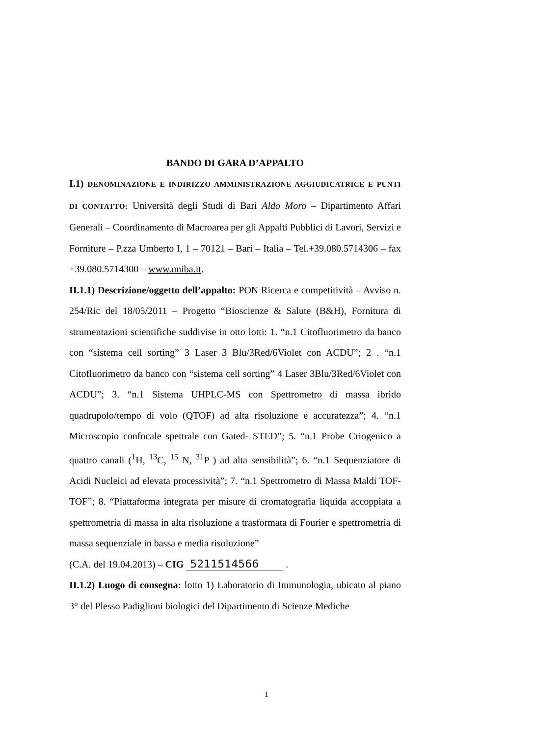BANDO DI GARA D’APPALTO
I.1) DENOMINAZIONE E INDIRIZZO AMMINISTRAZIONE AGGIUDICATRICE E PUNTI DI CONTATTO: Università degli Studi di Bari Aldo Moro – Dipartimento Affari Generali – Coordinamento di Macroarea per gli Appalti Pubblici di Lavori, Servizi e Forniture – P.zza Umberto I, 1 – 70121 – Bari – Italia – Tel.+39.080.5714306 – fax +39.080.5714300 – www.uniba.it.
II.1.1) Descrizione/oggetto dell’appalto: PON Ricerca e competitività – Avviso n. 254/Ric del 18/05/2011 – Progetto “Bioscienze & Salute (B&H), Fornitura di strumentazioni scientifiche suddivise in otto lotti: 1. “n.1 Citofluorimetro da banco con “sistema cell sorting” 3 Laser 3 Blu/3Red/6Violet con ACDU”; 2 . “n.1 Citofluorimetro da banco con “sistema cell sorting” 4 Laser 3Blu/3Red/6Violet con ACDU”; 3. “n.1 Sistema UHPLC-MS con Spettrometro di massa ibrido quadrupolo/tempo di volo (QTOF) ad alta risoluzione e accuratezza”; 4. “n.1 Microscopio confocale spettrale con Gated- STED”; 5. “n.1 Probe Criogenico a quattro canali (<sup>1</sup>H, <sup>13</sup>C, <sup>15</sup> N, <sup>31</sup>P ) ad alta sensibilità”; 6. “n.1 Sequenziatore di Acidi Nucleici ad elevata processività”; 7. “n.1 Spettrometro di Massa Maldi TOF-TOF”; 8. “Piattaforma integrata per misure di cromatografia liquida accoppiata a spettrometria di massa in alta risoluzione a trasformata di Fourier e spettrometria di massa sequenziale in bassa e media risoluzione”
(C.A. del 19.04.2013) – CIG 5211514566 .
II.1.2) Luogo di consegna: lotto 1) Laboratorio di Immunologia, ubicato al piano 3° del Plesso Padiglioni biologici del Dipartimento di Scienze Mediche
1